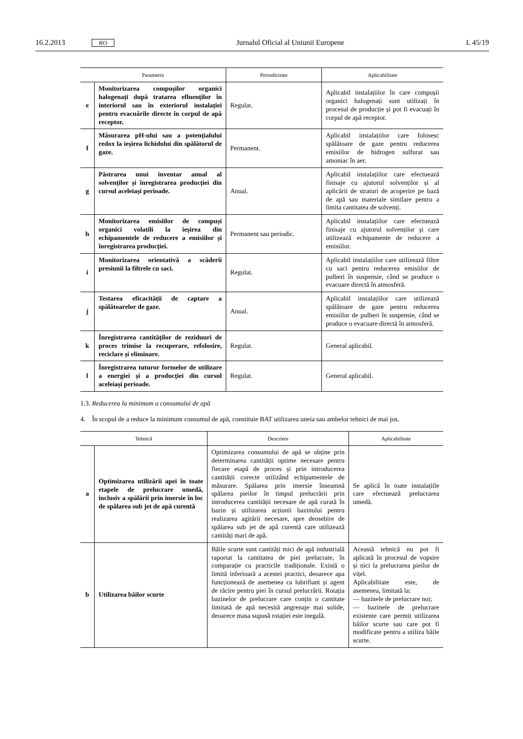16.2.2013 RO Jurnalul Oficial al Uniunii Europene L 45/19
| Parametru | | Periodicitate | Aplicabilitate |
| --- | --- | --- | --- |
| e | Monitorizarea compușilor organici halogenați după tratarea efluenților în interiorul sau în exteriorul instalației pentru evacuările directe în corpul de apă receptor. | Regulat. | Aplicabil instalațiilor în care compușii organici halogenați sunt utilizați în procesul de producție și pot fi evacuați în corpul de apă receptor. |
| f | Măsurarea pH-ului sau a potențialului redox la ieșirea lichidului din spălătorul de gaze. | Permanent. | Aplicabil instalațiilor care folosesc spălătoare de gaze pentru reducerea emisiilor de hidrogen sulfurat sau amoniac în aer. |
| g | Păstrarea unui inventar anual al solvenților și înregistrarea producției din cursul aceleiași perioade. | Anual. | Aplicabil instalațiilor care efectuează finisaje cu ajutorul solvenților și al aplicării de straturi de acoperire pe bază de apă sau materiale similare pentru a limita cantitatea de solvenți. |
| h | Monitorizarea emisiilor de compuși organici volatili la ieșirea din echipamentele de reducere a emisiilor și înregistrarea producției. | Permanent sau periodic. | Aplicabil instalațiilor care efectuează finisaje cu ajutorul solvenților și care utilizează echipamente de reducere a emisiilor. |
| i | Monitorizarea orientativă a scăderii presiunii la filtrele cu saci. | Regulat. | Aplicabil instalațiilor care utilizează filtre cu saci pentru reducerea emisiilor de pulberi în suspensie, când se produce o evacuare directă în atmosferă. |
| j | Testarea eficacității de captare a spălătoarelor de gaze. | Anual. | Aplicabil instalațiilor care utilizează spălătoare de gaze pentru reducerea emisiilor de pulberi în suspensie, când se produce o evacuare directă în atmosferă. |
| k | Înregistrarea cantităților de reziduuri de proces trimise la recuperare, refolosire, reciclare și eliminare. | Regulat. | General aplicabil. |
| l | Înregistrarea tuturor formelor de utilizare a energiei și a producției din cursul aceleiași perioade. | Regulat. | General aplicabil. |
1.3. Reducerea la minimum a consumului de apă
4. În scopul de a reduce la minimum consumul de apă, constituie BAT utilizarea uneia sau ambelor tehnici de mai jos.
| Tehnică | | Descriere | Aplicabilitate |
| --- | --- | --- | --- |
| a | Optimizarea utilizării apei în toate etapele de prelucrare umedă, inclusiv a spălării prin imersie în loc de spălarea sub jet de apă curentă | Optimizarea consumului de apă se obține prin determinarea cantității optime necesare pentru fiecare etapă de proces și prin introducerea cantității corecte utilizând echipamentele de măsurare. Spălarea prin imersie înseamnă spălarea pieilor în timpul prelucrării prin introducerea cantității necesare de apă curată în bazin și utilizarea acțiunii bazinului pentru realizarea agitării necesare, spre deosebire de spălarea sub jet de apă curentă care utilizează cantități mari de apă. | Se aplică în toate instalațiile care efectuează prelucrarea umedă. |
| b | Utilizarea băilor scurte | Băile scurte sunt cantități mici de apă industrială raportat la cantitatea de piei prelucrate, în comparație cu practicile tradiționale. Există o limită inferioară a acestei practici, deoarece apa funcționează de asemenea ca lubrifiant și agent de răcire pentru piei în cursul prelucrării. Rotația bazinelor de prelucrare care conțin o cantitate limitată de apă necesită angrenaje mai solide, deoarece masa supusă rotației este inegală. | Această tehnică nu pot fi aplicată în procesul de vopsire și nici la prelucrarea pieilor de vițel. Aplicabilitate este, de asemenea, limitată la: — bazinele de prelucrare noi; — bazinele de prelucrare existente care permit utilizarea băilor scurte sau care pot fi modificate pentru a utiliza băile scurte. |